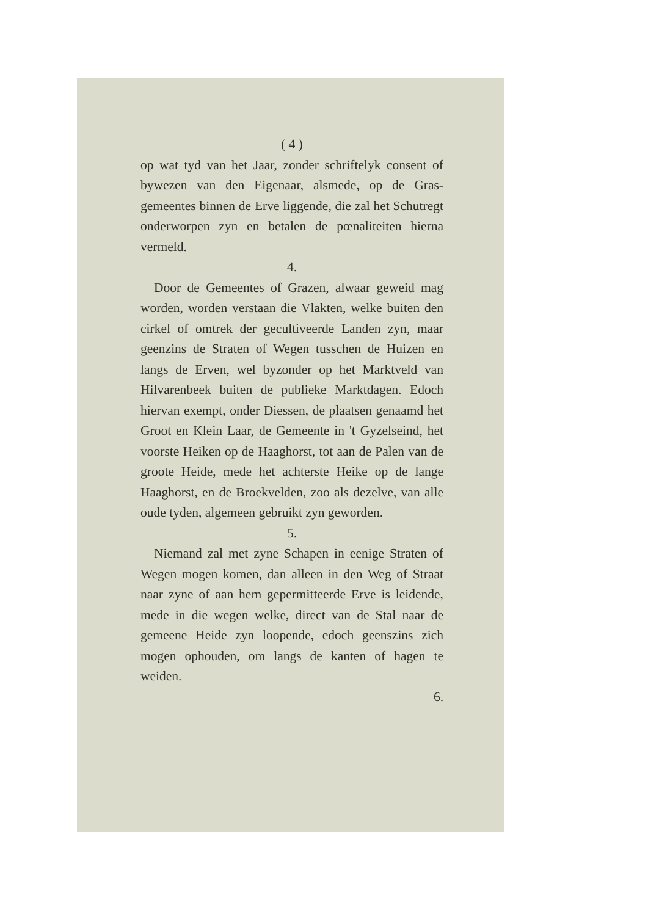( 4 )
op wat tyd van het Jaar, zonder schriftelyk consent of bywezen van den Eigenaar, alsmede, op de Gras-gemeentes binnen de Erve liggende, die zal het Schutregt onderworpen zyn en betalen de pœnaliteiten hierna vermeld.
4.
Door de Gemeentes of Grazen, alwaar geweid mag worden, worden verstaan die Vlakten, welke buiten den cirkel of omtrek der gecultiveerde Landen zyn, maar geenzins de Straten of Wegen tusschen de Huizen en langs de Erven, wel byzonder op het Marktveld van Hilvarenbeek buiten de publieke Marktdagen. Edoch hiervan exempt, onder Diessen, de plaatsen genaamd het Groot en Klein Laar, de Gemeente in 't Gyzelseind, het voorste Heiken op de Haaghorst, tot aan de Palen van de groote Heide, mede het achterste Heike op de lange Haaghorst, en de Broekvelden, zoo als dezelve, van alle oude tyden, algemeen gebruikt zyn geworden.
5.
Niemand zal met zyne Schapen in eenige Straten of Wegen mogen komen, dan alleen in den Weg of Straat naar zyne of aan hem gepermitteerde Erve is leidende, mede in die wegen welke, direct van de Stal naar de gemeene Heide zyn loopende, edoch geenszins zich mogen ophouden, om langs de kanten of hagen te weiden.
6.